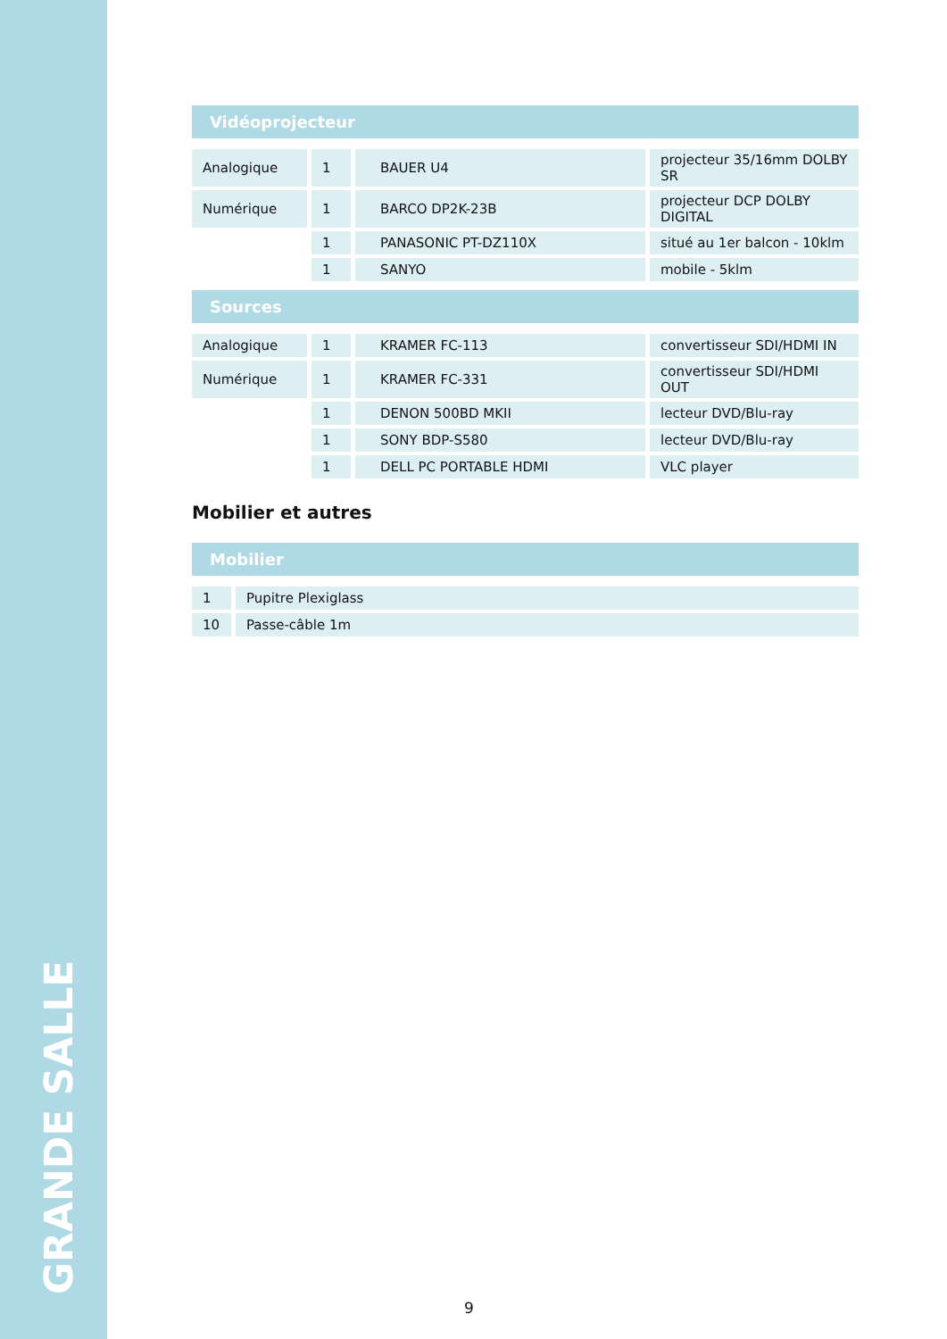GRANDE SALLE
Vidéoprojecteur
| Analogique | 1 | BAUER U4 | projecteur 35/16mm DOLBY SR |
| Numérique | 1 | BARCO DP2K-23B | projecteur DCP DOLBY DIGITAL |
| | 1 | PANASONIC PT-DZ110X | situé au 1er balcon - 10klm |
| | 1 | SANYO | mobile - 5klm |
Sources
| Analogique | 1 | KRAMER FC-113 | convertisseur SDI/HDMI IN |
| Numérique | 1 | KRAMER FC-331 | convertisseur SDI/HDMI OUT |
| | 1 | DENON 500BD MKII | lecteur DVD/Blu-ray |
| | 1 | SONY BDP-S580 | lecteur DVD/Blu-ray |
| | 1 | DELL PC PORTABLE HDMI | VLC player |
Mobilier et autres
Mobilier
| 1 | Pupitre Plexiglass |
| 10 | Passe-câble 1m |
9